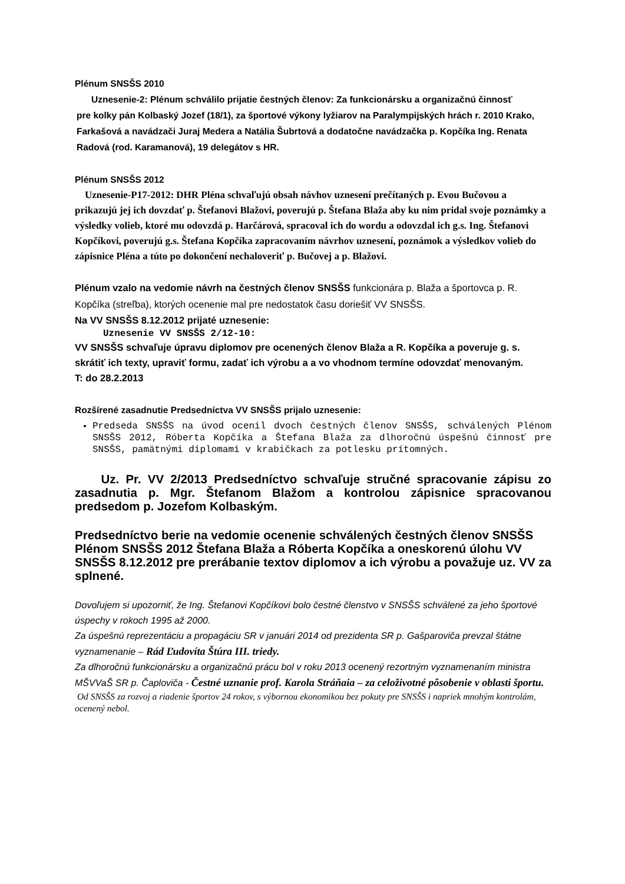Plénum SNSŠS 2010
Uznesenie-2: Plénum schválilo prijatie čestných členov: Za funkcionársku a organizačnú činnosť
pre kolky pán Kolbaský Jozef (18/1), za športové výkony lyžiarov na Paralympijských hrách r. 2010 Krako, Farkašová a navádzači Juraj Medera a Natália Šubrtová a dodatočne navádzačka p. Kopčíka Ing. Renata Radová (rod. Karamanová), 19 delegátov s HR.
Plénum SNSŠS 2012
Uznesenie-P17-2012: DHR Pléna schvaľujú obsah návhov uznesení prečítaných p. Evou Bučovou a prikazujú jej ich dovzdať p. Štefanovi Blažovi, poverujú p. Štefana Blaža aby ku nim pridal svoje poznámky a výsledky volieb, ktoré mu odovzdá p. Harčárová, spracoval ich do wordu a odovzdal ich g.s. Ing. Štefanovi Kopčíkovi, poverujú g.s. Štefana Kopčíka zapracovaním návrhov uznesení, poznámok a výsledkov volieb do zápisnice Pléna a túto po dokončení nechaloveriť p. Bučovej a p. Blažovi.
Plénum vzalo na vedomie návrh na čestných členov SNSŠS funkcionára p. Blaža a športovca p. R. Kopčíka (streľba), ktorých ocenenie mal pre nedostatok času doriešiť VV SNSŠS.
Na VV SNSŠS 8.12.2012 prijaté uznesenie:
Uznesenie VV SNSŠS 2/12-10:
VV SNSŠS schvaľuje úpravu diplomov pre ocenených členov Blaža a R. Kopčíka a poveruje g. s. skrátiť ich texty, upraviť formu, zadať ich výrobu a a vo vhodnom termíne odovzdať menovaným.
T: do 28.2.2013
Rozšírené zasadnutie Predsedníctva VV SNSŠS prijalo uznesenie:
Predseda SNSŠS na úvod ocenil dvoch čestných členov SNSŠS, schválených Plénom SNSŠS 2012, Róberta Kopčíka a Štefana Blaža za dlhoročnú úspešnú činnosť pre SNSŠS, pamätnými diplomami v krabičkach za potlesku prítomných.
Uz. Pr. VV 2/2013 Predsedníctvo schvaľuje stručné spracovanie zápisu zo zasadnutia p. Mgr. Štefanom Blažom a kontrolou zápisnice spracovanou predsedom p. Jozefom Kolbaským.
Predsedníctvo berie na vedomie ocenenie schválených čestných členov SNSŠS Plénom SNSŠS 2012 Štefana Blaža a Róberta Kopčíka a oneskorenú úlohu VV SNSŠS 8.12.2012 pre prerábanie textov diplomov a ich výrobu a považuje uz. VV za splnené.
Dovoľujem si upozorniť, že Ing. Štefanovi Kopčíkovi bolo čestné členstvo v SNSŠS schválené za jeho športové úspechy v rokoch 1995 až 2000.
Za úspešnú reprezentáciu a propagáciu SR v januári 2014 od prezidenta SR p. Gašparoviča prevzal štátne vyznamenanie – Rád Ľudovíta Štúra III. triedy.
Za dlhoročnú funkcionársku a organizačnú prácu bol v roku 2013 ocenený rezortným vyznamenaním ministra MŠVVaŠ SR p. Čaploviča - Čestné uznanie prof. Karola Stráňaia – za celoživotné pôsobenie v oblasti športu.
Od SNSŠS za rozvoj a riadenie športov 24 rokov, s výbornou ekonomikou bez pokuty pre SNSŠS i napriek mnohým kontrolám, ocenený nebol.